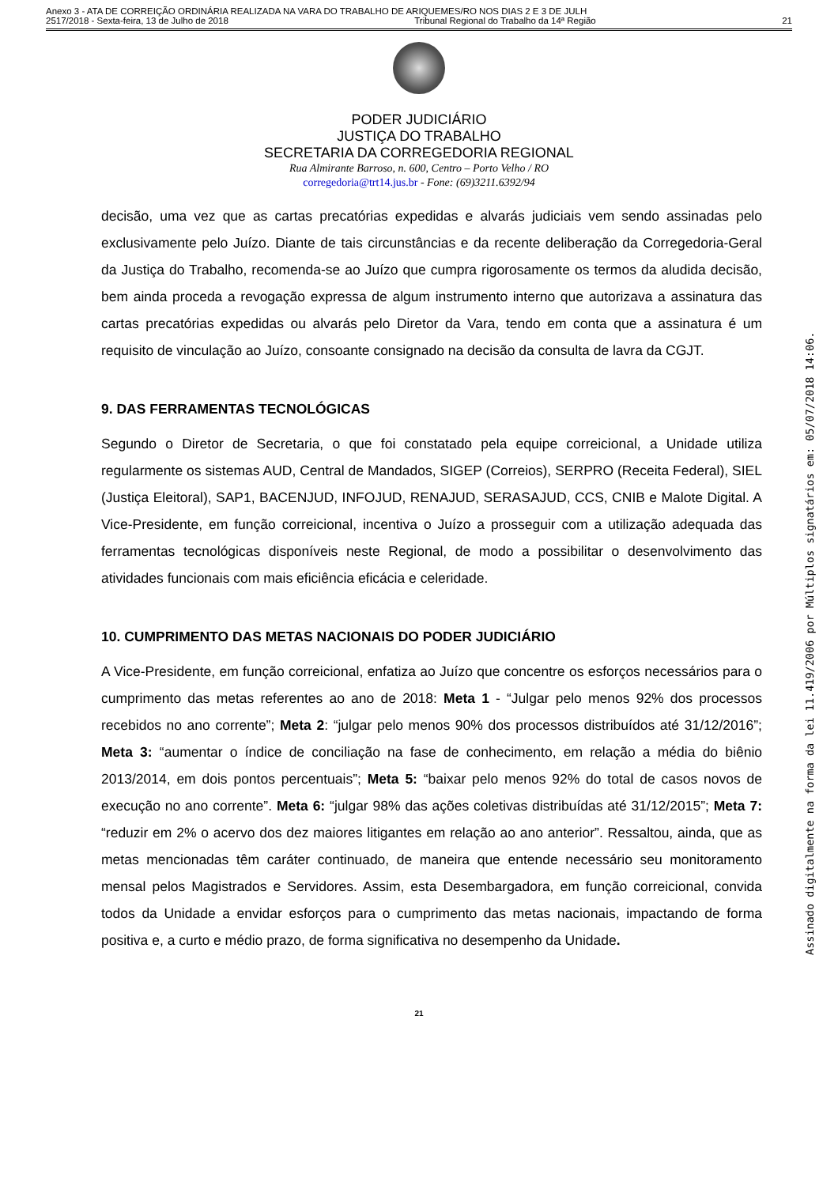Anexo 3 - ATA DE CORREIÇÃO ORDINÁRIA REALIZADA NA VARA DO TRABALHO DE ARIQUEMES/RO NOS DIAS 2 E 3 DE JULH
2517/2018 - Sexta-feira, 13 de Julho de 2018 Tribunal Regional do Trabalho da 14ª Região 21
PODER JUDICIÁRIO
JUSTIÇA DO TRABALHO
SECRETARIA DA CORREGEDORIA REGIONAL
Rua Almirante Barroso, n. 600, Centro – Porto Velho / RO
corregedoria@trt14.jus.br - Fone: (69)3211.6392/94
decisão, uma vez que as cartas precatórias expedidas e alvarás judiciais vem sendo assinadas pelo exclusivamente pelo Juízo. Diante de tais circunstâncias e da recente deliberação da Corregedoria-Geral da Justiça do Trabalho, recomenda-se ao Juízo que cumpra rigorosamente os termos da aludida decisão, bem ainda proceda a revogação expressa de algum instrumento interno que autorizava a assinatura das cartas precatórias expedidas ou alvarás pelo Diretor da Vara, tendo em conta que a assinatura é um requisito de vinculação ao Juízo, consoante consignado na decisão da consulta de lavra da CGJT.
9. DAS FERRAMENTAS TECNOLÓGICAS
Segundo o Diretor de Secretaria, o que foi constatado pela equipe correicional, a Unidade utiliza regularmente os sistemas AUD, Central de Mandados, SIGEP (Correios), SERPRO (Receita Federal), SIEL (Justiça Eleitoral), SAP1, BACENJUD, INFOJUD, RENAJUD, SERASAJUD, CCS, CNIB e Malote Digital. A Vice-Presidente, em função correicional, incentiva o Juízo a prosseguir com a utilização adequada das ferramentas tecnológicas disponíveis neste Regional, de modo a possibilitar o desenvolvimento das atividades funcionais com mais eficiência eficácia e celeridade.
10. CUMPRIMENTO DAS METAS NACIONAIS DO PODER JUDICIÁRIO
A Vice-Presidente, em função correicional, enfatiza ao Juízo que concentre os esforços necessários para o cumprimento das metas referentes ao ano de 2018: Meta 1 - “Julgar pelo menos 92% dos processos recebidos no ano corrente”; Meta 2: “julgar pelo menos 90% dos processos distribuídos até 31/12/2016”; Meta 3: “aumentar o índice de conciliação na fase de conhecimento, em relação a média do biênio 2013/2014, em dois pontos percentuais”; Meta 5: “baixar pelo menos 92% do total de casos novos de execução no ano corrente”. Meta 6: “julgar 98% das ações coletivas distribuídas até 31/12/2015”; Meta 7: “reduzir em 2% o acervo dos dez maiores litigantes em relação ao ano anterior”. Ressaltou, ainda, que as metas mencionadas têm caráter continuado, de maneira que entende necessário seu monitoramento mensal pelos Magistrados e Servidores. Assim, esta Desembargadora, em função correicional, convida todos da Unidade a envidar esforços para o cumprimento das metas nacionais, impactando de forma positiva e, a curto e médio prazo, de forma significativa no desempenho da Unidade.
21
Assinado digitalmente na forma da lei 11.419/2006 por Múltiplos signatários em: 05/07/2018 14:06.